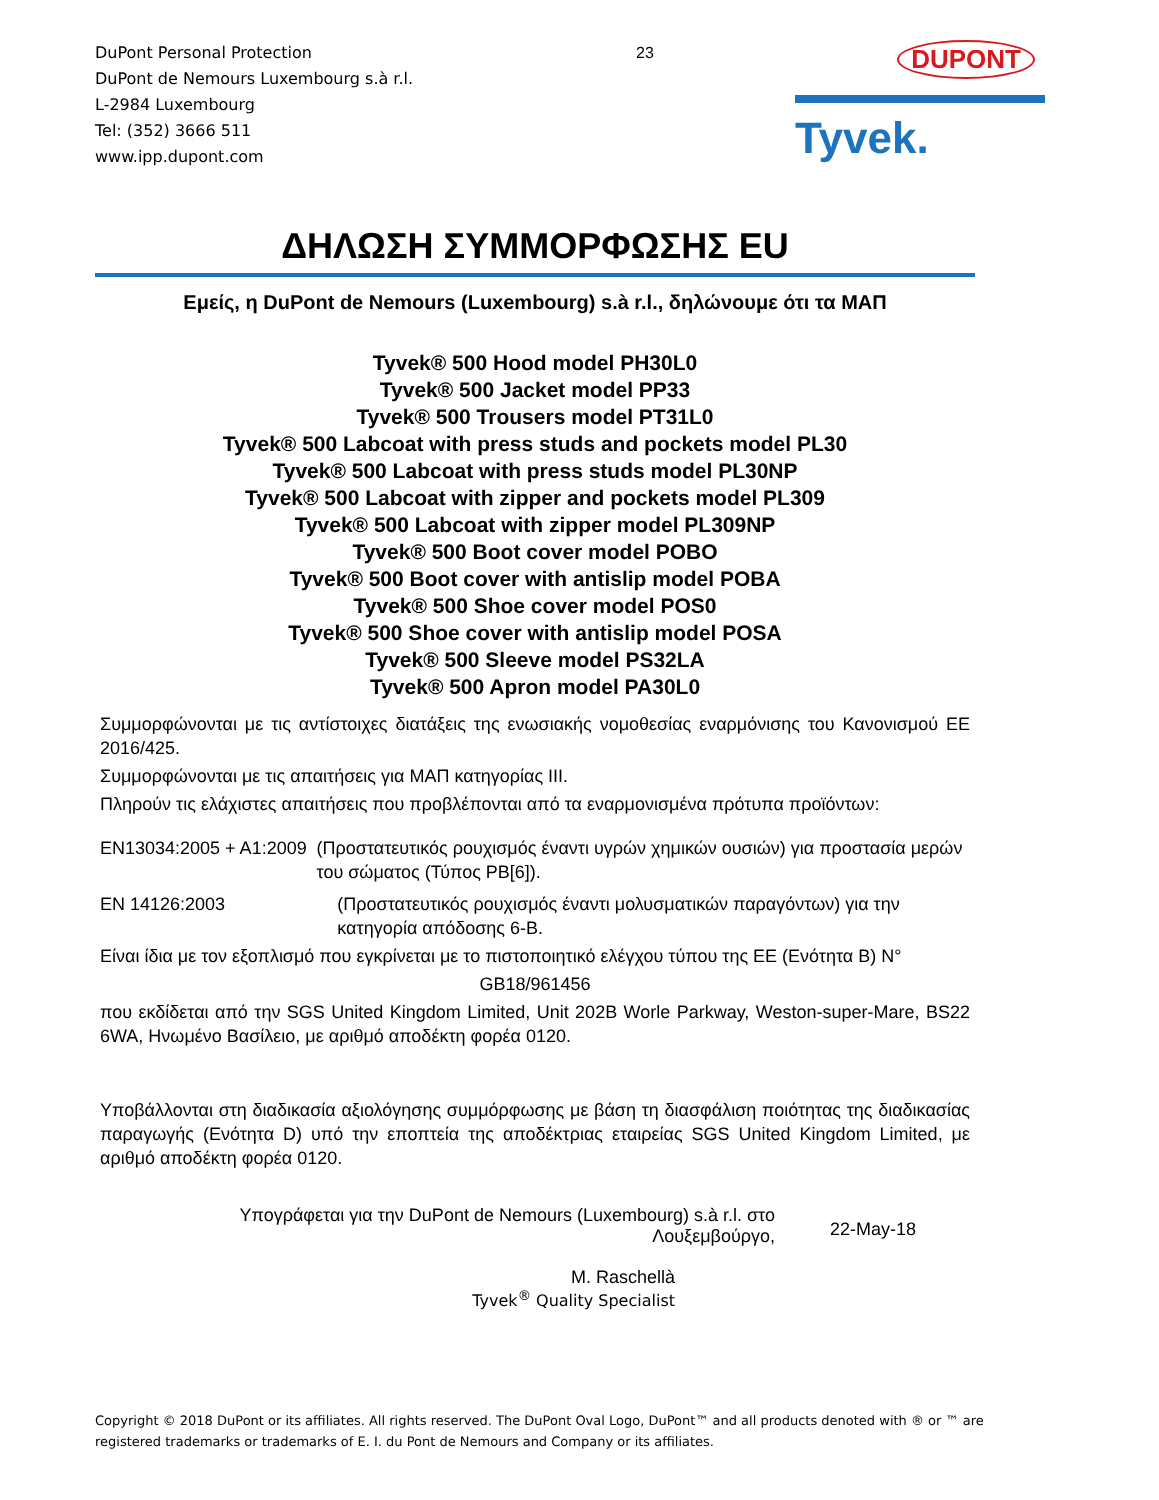DuPont Personal Protection
DuPont de Nemours Luxembourg s.à r.l.
L-2984 Luxembourg
Tel: (352) 3666 511
www.ipp.dupont.com
23
DUPONT
Tyvek.
ΔΗΛΩΣΗ ΣΥΜΜΟΡΦΩΣΗΣ EU
Εμείς, η DuPont de Nemours (Luxembourg) s.à r.l., δηλώνουμε ότι τα ΜΑΠ
Tyvek® 500 Hood model PH30L0
Tyvek® 500 Jacket model PP33
Tyvek® 500 Trousers model PT31L0
Tyvek® 500 Labcoat with press studs and pockets model PL30
Tyvek® 500 Labcoat with press studs model PL30NP
Tyvek® 500 Labcoat with zipper and pockets model PL309
Tyvek® 500 Labcoat with zipper model PL309NP
Tyvek® 500 Boot cover model POBO
Tyvek® 500 Boot cover with antislip model POBA
Tyvek® 500 Shoe cover model POS0
Tyvek® 500 Shoe cover with antislip model POSA
Tyvek® 500 Sleeve model PS32LA
Tyvek® 500 Apron model PA30L0
Συμμορφώνονται με τις αντίστοιχες διατάξεις της ενωσιακής νομοθεσίας εναρμόνισης του Κανονισμού ΕΕ 2016/425.
Συμμορφώνονται με τις απαιτήσεις για ΜΑΠ κατηγορίας III.
Πληρούν τις ελάχιστες απαιτήσεις που προβλέπονται από τα εναρμονισμένα πρότυπα προϊόντων:
EN13034:2005 + A1:2009 (Προστατευτικός ρουχισμός έναντι υγρών χημικών ουσιών) για προστασία μερών του σώματος (Τύπος PB[6]).
EN 14126:2003 (Προστατευτικός ρουχισμός έναντι μολυσματικών παραγόντων) για την κατηγορία απόδοσης 6-B.
Είναι ίδια με τον εξοπλισμό που εγκρίνεται με το πιστοποιητικό ελέγχου τύπου της ΕΕ (Ενότητα Β) N°
GB18/961456
που εκδίδεται από την SGS United Kingdom Limited, Unit 202B Worle Parkway, Weston-super-Mare, BS22 6WA, Ηνωμένο Βασίλειο, με αριθμό αποδέκτη φορέα 0120.
Υποβάλλονται στη διαδικασία αξιολόγησης συμμόρφωσης με βάση τη διασφάλιση ποιότητας της διαδικασίας παραγωγής (Ενότητα D) υπό την εποπτεία της αποδέκτριας εταιρείας SGS United Kingdom Limited, με αριθμό αποδέκτη φορέα 0120.
Υπογράφεται για την DuPont de Nemours (Luxembourg) s.à r.l. στο
Λουξεμβούργο,
22-May-18
M. Raschellà
Tyvek<sup>®</sup> Quality Specialist
Copyright © 2018 DuPont or its affiliates. All rights reserved. The DuPont Oval Logo, DuPont™ and all products denoted with ® or ™ are registered trademarks or trademarks of E. I. du Pont de Nemours and Company or its affiliates.